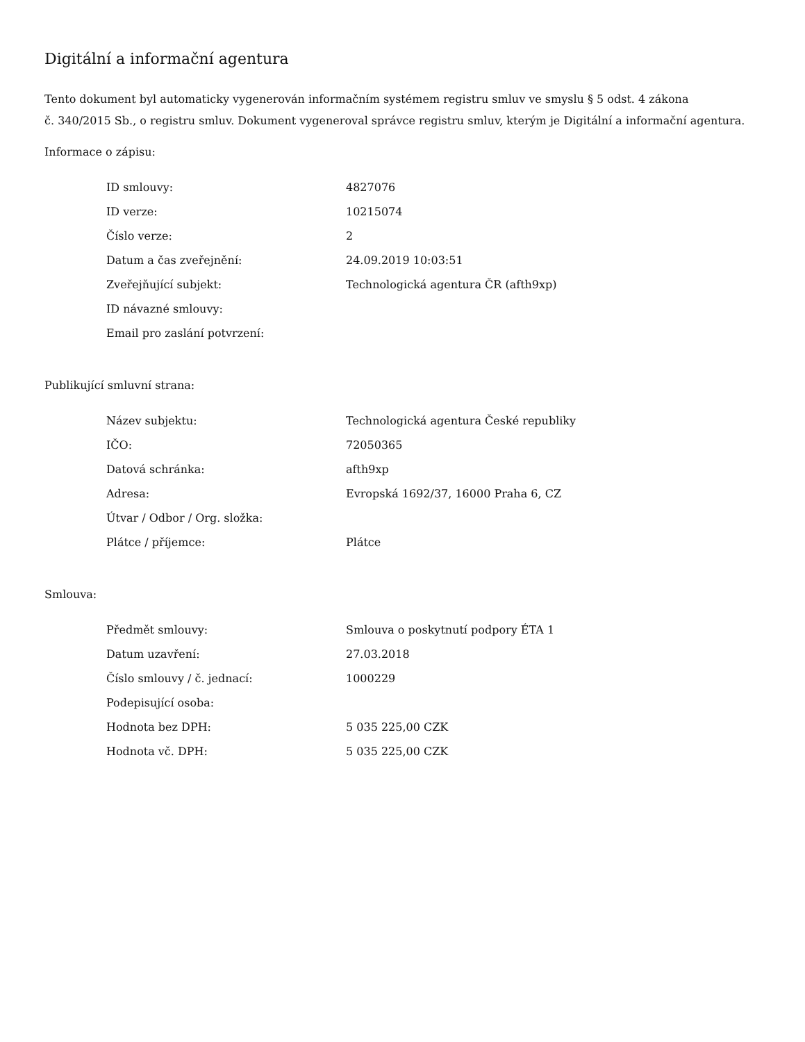Digitální a informační agentura
Tento dokument byl automaticky vygenerován informačním systémem registru smluv ve smyslu § 5 odst. 4 zákona
č. 340/2015 Sb., o registru smluv. Dokument vygeneroval správce registru smluv, kterým je Digitální a informační agentura.
Informace o zápisu:
| ID smlouvy: | 4827076 |
| ID verze: | 10215074 |
| Číslo verze: | 2 |
| Datum a čas zveřejnění: | 24.09.2019 10:03:51 |
| Zveřejňující subjekt: | Technologická agentura ČR (afth9xp) |
| ID návazné smlouvy: | |
| Email pro zaslání potvrzení: | |
Publikující smluvní strana:
| Název subjektu: | Technologická agentura České republiky |
| IČO: | 72050365 |
| Datová schránka: | afth9xp |
| Adresa: | Evropská 1692/37, 16000 Praha 6, CZ |
| Útvar / Odbor / Org. složka: | |
| Plátce / příjemce: | Plátce |
Smlouva:
| Předmět smlouvy: | Smlouva o poskytnutí podpory ÉTA 1 |
| Datum uzavření: | 27.03.2018 |
| Číslo smlouvy / č. jednací: | 1000229 |
| Podepisující osoba: | |
| Hodnota bez DPH: | 5 035 225,00 CZK |
| Hodnota vč. DPH: | 5 035 225,00 CZK |